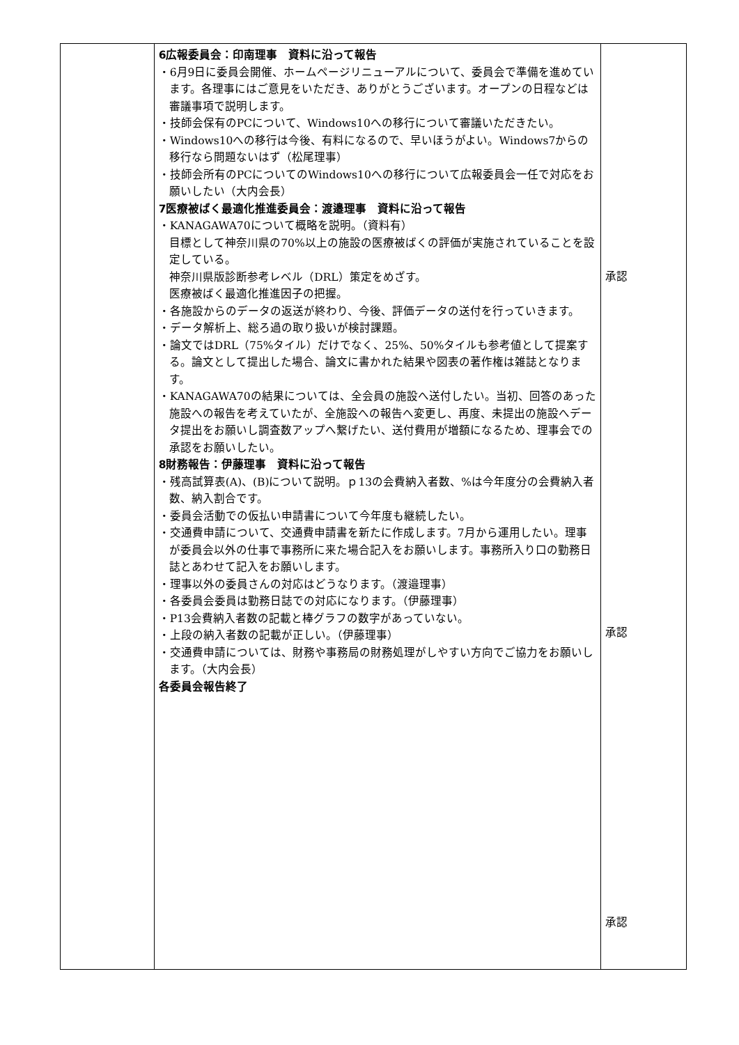| | 6広報委員会：印南理事 資料に沿って報告 ・6月9日に委員会開催、ホームページリニューアルについて、委員会で準備を進めています。各理事にはご意見をいただき、ありがとうございます。オープンの日程などは審議事項で説明します。 ・技師会保有のPCについて、Windows10への移行について審議いただきたい。 ・Windows10への移行は今後、有料になるので、早いほうがよい。Windows7からの移行なら問題ないはず（松尾理事） ・技師会所有のPCについてのWindows10への移行について広報委員会一任で対応をお願いしたい（大内会長） 7医療被ばく最適化推進委員会：渡邉理事 資料に沿って報告 ・KANAGAWA70について概略を説明。（資料有） 目標として神奈川県の70%以上の施設の医療被ばくの評価が実施されていることを設定している。 神奈川県版診断参考レベル（DRL）策定をめざす。 医療被ばく最適化推進因子の把握。 ・各施設からのデータの返送が終わり、今後、評価データの送付を行っていきます。 ・データ解析上、総ろ過の取り扱いが検討課題。 ・論文ではDRL（75%タイル）だけでなく、25%、50%タイルも参考値として提案する。論文として提出した場合、論文に書かれた結果や図表の著作権は雑誌となります。 ・KANAGAWA70の結果については、全会員の施設へ送付したい。当初、回答のあった施設への報告を考えていたが、全施設への報告へ変更し、再度、未提出の施設へデータ提出をお願いし調査数アップへ繋げたい、送付費用が増額になるため、理事会での承認をお願いしたい。 8財務報告：伊藤理事 資料に沿って報告 ・残高試算表(A)、(B)について説明。ｐ13の会費納入者数、%は今年度分の会費納入者数、納入割合です。 ・委員会活動での仮払い申請書について今年度も継続したい。 ・交通費申請について、交通費申請書を新たに作成します。7月から運用したい。理事が委員会以外の仕事で事務所に来た場合記入をお願いします。事務所入り口の勤務日誌とあわせて記入をお願いします。 ・理事以外の委員さんの対応はどうなります。（渡邉理事） ・各委員会委員は勤務日誌での対応になります。（伊藤理事） ・P13会費納入者数の記載と棒グラフの数字があっていない。 ・上段の納入者数の記載が正しい。（伊藤理事） ・交通費申請については、財務や事務局の財務処理がしやすい方向でご協力をお願いします。（大内会長） 各委員会報告終了 | 承認 承認 承認 |